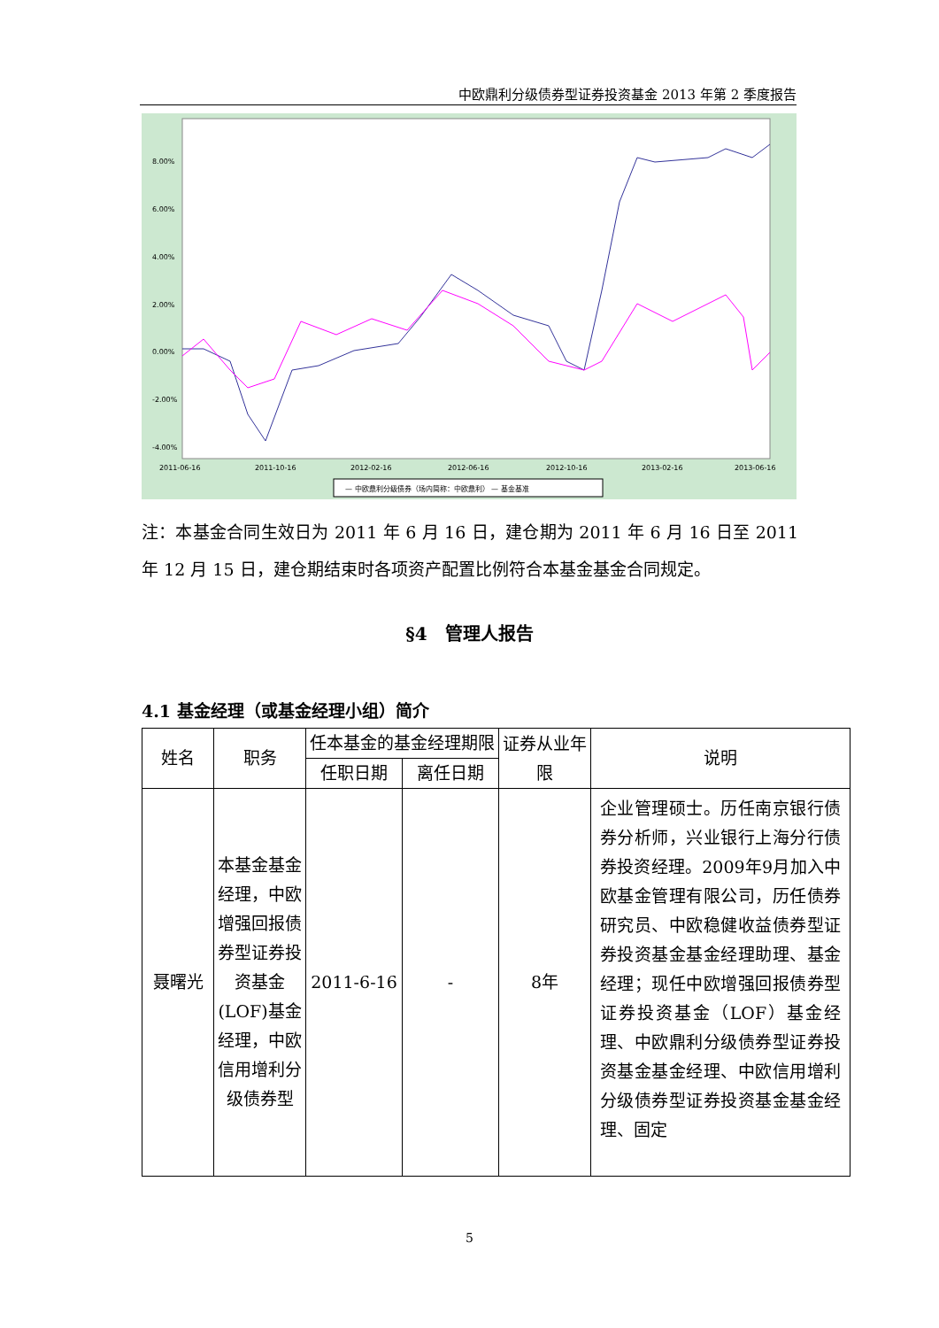中欧鼎利分级债券型证券投资基金 2013 年第 2 季度报告
8.00%
6.00%
4.00%
2.00%
0.00%
-2.00%
-4.00%
2011-06-16
2011-10-16
2012-02-16
2012-06-16
2012-10-16
2013-02-16
2013-06-16
— 中欧鼎利分级债券（场内简称：中欧鼎利） — 基金基准
注：本基金合同生效日为 2011 年 6 月 16 日，建仓期为 2011 年 6 月 16 日至 2011 年 12 月 15 日，建仓期结束时各项资产配置比例符合本基金基金合同规定。
§4　管理人报告
4.1 基金经理（或基金经理小组）简介
| 姓名 | 职务 | 任本基金的基金经理期限 | | 证券从业年限 | 说明 |
| --- | --- | --- | --- | --- | --- |
| | | 任职日期 | 离任日期 | | |
| 聂曙光 | 本基金基金经理，中欧增强回报债券型证券投资基金(LOF)基金经理，中欧信用增利分级债券型 | 2011-6-16 | - | 8年 | 企业管理硕士。历任南京银行债券分析师，兴业银行上海分行债券投资经理。2009年9月加入中欧基金管理有限公司，历任债券研究员、中欧稳健收益债券型证券投资基金基金经理助理、基金经理；现任中欧增强回报债券型证券投资基金（LOF）基金经理、中欧鼎利分级债券型证券投资基金基金经理、中欧信用增利分级债券型证券投资基金基金经理、固定 |
5